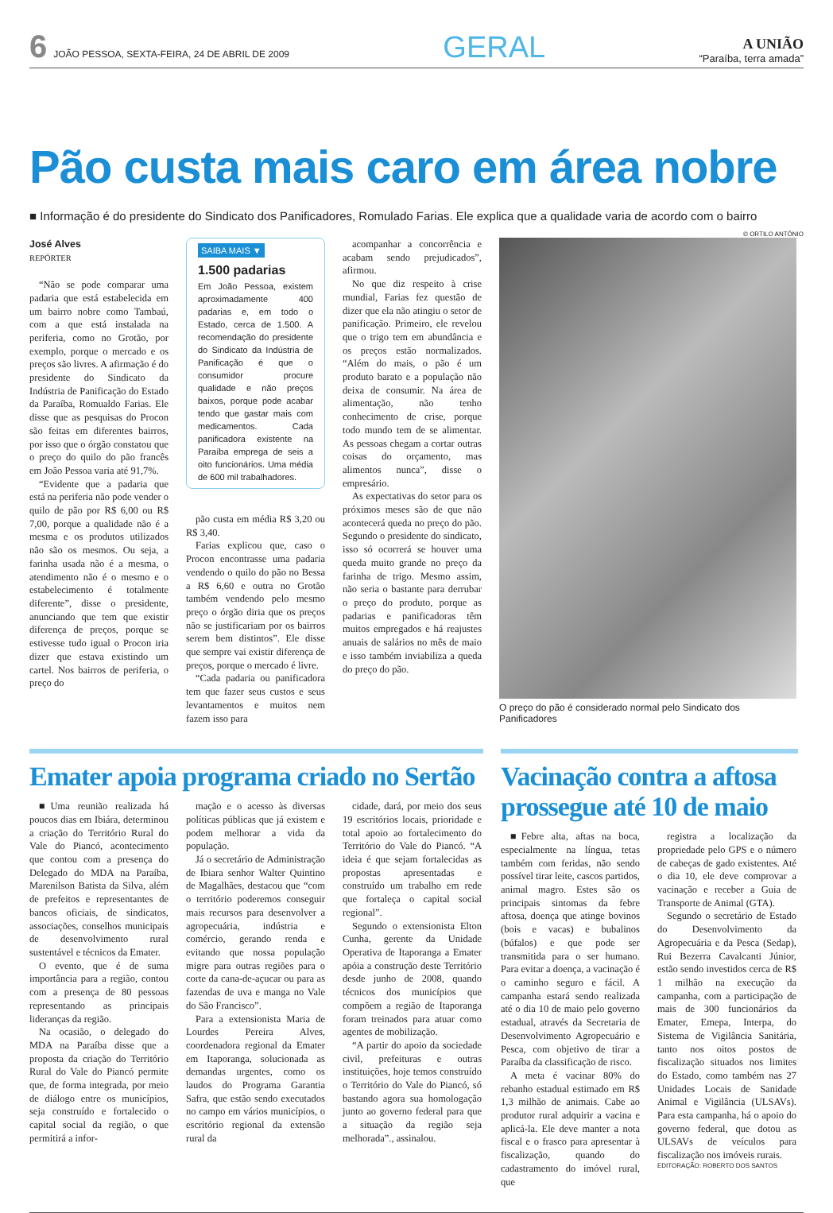6 JOÃO PESSOA, SEXTA-FEIRA, 24 DE ABRIL DE 2009
GERAL
A UNIÃO
“Paraíba, terra amada”
Pão custa mais caro em área nobre
■ Informação é do presidente do Sindicato dos Panificadores, Romulado Farias. Ele explica que a qualidade varia de acordo com o bairro
© ORTILO ANTÔNIO
José Alves
REPÓRTER
“Não se pode comparar uma padaria que está estabelecida em um bairro nobre como Tambaú, com a que está instalada na periferia, como no Grotão, por exemplo, porque o mercado e os preços são livres. A afirmação é do presidente do Sindicato da Indústria de Panificação do Estado da Paraíba, Romualdo Farias. Ele disse que as pesquisas do Procon são feitas em diferentes bairros, por isso que o órgão constatou que o preço do quilo do pão francês em João Pessoa varia até 91,7%.
“Evidente que a padaria que está na periferia não pode vender o quilo de pão por R$ 6,00 ou R$ 7,00, porque a qualidade não é a mesma e os produtos utilizados não são os mesmos. Ou seja, a farinha usada não é a mesma, o atendimento não é o mesmo e o estabelecimento é totalmente diferente”, disse o presidente, anunciando que tem que existir diferença de preços, porque se estivesse tudo igual o Procon iria dizer que estava existindo um cartel. Nos bairros de periferia, o preço do
SAIBA MAIS ▼
1.500 padarias
Em João Pessoa, existem aproximadamente 400 padarias e, em todo o Estado, cerca de 1.500. A recomendação do presidente do Sindicato da Indústria de Panificação é que o consumidor procure qualidade e não preços baixos, porque pode acabar tendo que gastar mais com medicamentos. Cada panificadora existente na Paraíba emprega de seis a oito funcionários. Uma média de 600 mil trabalhadores.
pão custa em média R$ 3,20 ou R$ 3,40.
Farias explicou que, caso o Procon encontrasse uma padaria vendendo o quilo do pão no Bessa a R$ 6,60 e outra no Grotão também vendendo pelo mesmo preço o órgão diria que os preços não se justificariam por os bairros serem bem distintos”. Ele disse que sempre vai existir diferença de preços, porque o mercado é livre.
“Cada padaria ou panificadora tem que fazer seus custos e seus levantamentos e muitos nem fazem isso para
acompanhar a concorrência e acabam sendo prejudicados”, afirmou.
No que diz respeito à crise mundial, Farias fez questão de dizer que ela não atingiu o setor de panificação. Primeiro, ele revelou que o trigo tem em abundância e os preços estão normalizados. “Além do mais, o pão é um produto barato e a população não deixa de consumir. Na área de alimentação, não tenho conhecimento de crise, porque todo mundo tem de se alimentar. As pessoas chegam a cortar outras coisas do orçamento, mas alimentos nunca”, disse o empresário.
As expectativas do setor para os próximos meses são de que não acontecerá queda no preço do pão. Segundo o presidente do sindicato, isso só ocorrerá se houver uma queda muito grande no preço da farinha de trigo. Mesmo assim, não seria o bastante para derrubar o preço do produto, porque as padarias e panificadoras têm muitos empregados e há reajustes anuais de salários no mês de maio e isso também inviabiliza a queda do preço do pão.
O preço do pão é considerado normal pelo Sindicato dos Panificadores
Emater apoia programa criado no Sertão
■Uma reunião realizada há poucos dias em Ibiára, determinou a criação do Território Rural do Vale do Piancó, acontecimento que contou com a presença do Delegado do MDA na Paraíba, Marenilson Batista da Silva, além de prefeitos e representantes de bancos oficiais, de sindicatos, associações, conselhos municipais de desenvolvimento rural sustentável e técnicos da Emater.
O evento, que é de suma importância para a região, contou com a presença de 80 pessoas representando as principais lideranças da região.
Na ocasião, o delegado do MDA na Paraíba disse que a proposta da criação do Território Rural do Vale do Piancó permite que, de forma integrada, por meio de diálogo entre os municípios, seja construído e fortalecido o capital social da região, o que permitirá a infor-
mação e o acesso às diversas políticas públicas que já existem e podem melhorar a vida da população.
Já o secretário de Administração de Ibiara senhor Walter Quintino de Magalhães, destacou que “com o território poderemos conseguir mais recursos para desenvolver a agropecuária, indústria e comércio, gerando renda e evitando que nossa população migre para outras regiões para o corte da cana-de-açucar ou para as fazendas de uva e manga no Vale do São Francisco”.
Para a extensionista Maria de Lourdes Pereira Alves, coordenadora regional da Emater em Itaporanga, solucionada as demandas urgentes, como os laudos do Programa Garantia Safra, que estão sendo executados no campo em vários municípios, o escritório regional da extensão rural da
cidade, dará, por meio dos seus 19 escritórios locais, prioridade e total apoio ao fortalecimento do Território do Vale do Piancó. “A ideia é que sejam fortalecidas as propostas apresentadas e construído um trabalho em rede que fortaleça o capital social regional”.
Segundo o extensionista Elton Cunha, gerente da Unidade Operativa de Itaporanga a Emater apóia a construção deste Território desde junho de 2008, quando técnicos dos municípios que compõem a região de Itaporanga foram treinados para atuar como agentes de mobilização.
“A partir do apoio da sociedade civil, prefeituras e outras instituições, hoje temos construído o Território do Vale do Piancó, só bastando agora sua homologação junto ao governo federal para que a situação da região seja melhorada”., assinalou.
Vacinação contra a aftosa prossegue até 10 de maio
■Febre alta, aftas na boca, especialmente na língua, tetas também com feridas, não sendo possível tirar leite, cascos partidos, animal magro. Estes são os principais sintomas da febre aftosa, doença que atinge bovinos (bois e vacas) e bubalinos (búfalos) e que pode ser transmitida para o ser humano. Para evitar a doença, a vacinação é o caminho seguro e fácil. A campanha estará sendo realizada até o dia 10 de maio pelo governo estadual, através da Secretaria de Desenvolvimento Agropecuário e Pesca, com objetivo de tirar a Paraíba da classificação de risco.
A meta é vacinar 80% do rebanho estadual estimado em R$ 1,3 milhão de animais. Cabe ao produtor rural adquirir a vacina e aplicá-la. Ele deve manter a nota fiscal e o frasco para apresentar à fiscalização, quando do cadastramento do imóvel rural, que
registra a localização da propriedade pelo GPS e o número de cabeças de gado existentes. Até o dia 10, ele deve comprovar a vacinação e receber a Guia de Transporte de Animal (GTA).
Segundo o secretário de Estado do Desenvolvimento da Agropecuária e da Pesca (Sedap), Rui Bezerra Cavalcanti Júnior, estão sendo investidos cerca de R$ 1 milhão na execução da campanha, com a participação de mais de 300 funcionários da Emater, Emepa, Interpa, do Sistema de Vigilância Sanitária, tanto nos oitos postos de fiscalização situados nos limites do Estado, como também nas 27 Unidades Locais de Sanidade Animal e Vigilância (ULSAVs). Para esta campanha, há o apoio do governo federal, que dotou as ULSAVs de veículos para fiscalização nos imóveis rurais.
EDITORAÇÃO: ROBERTO DOS SANTOS